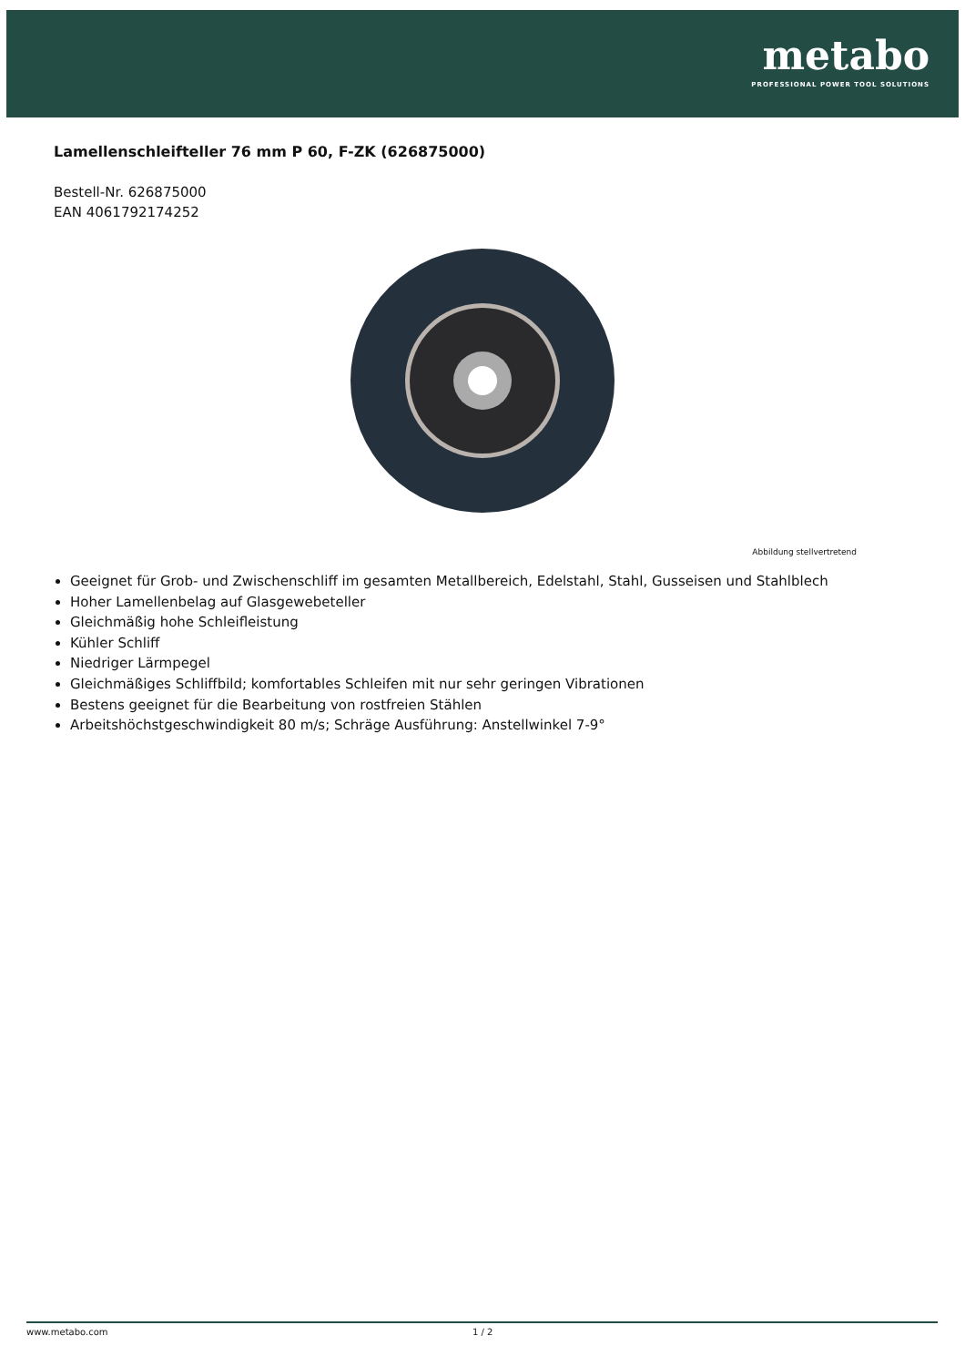metabo
PROFESSIONAL POWER TOOL SOLUTIONS
Lamellenschleifteller 76 mm P 60, F-ZK (626875000)
Bestell-Nr. 626875000
EAN 4061792174252
Abbildung stellvertretend
Geeignet für Grob- und Zwischenschliff im gesamten Metallbereich, Edelstahl, Stahl, Gusseisen und Stahlblech
Hoher Lamellenbelag auf Glasgewebeteller
Gleichmäßig hohe Schleifleistung
Kühler Schliff
Niedriger Lärmpegel
Gleichmäßiges Schliffbild; komfortables Schleifen mit nur sehr geringen Vibrationen
Bestens geeignet für die Bearbeitung von rostfreien Stählen
Arbeitshöchstgeschwindigkeit 80 m/s; Schräge Ausführung: Anstellwinkel 7-9°
www.metabo.com 1 / 2